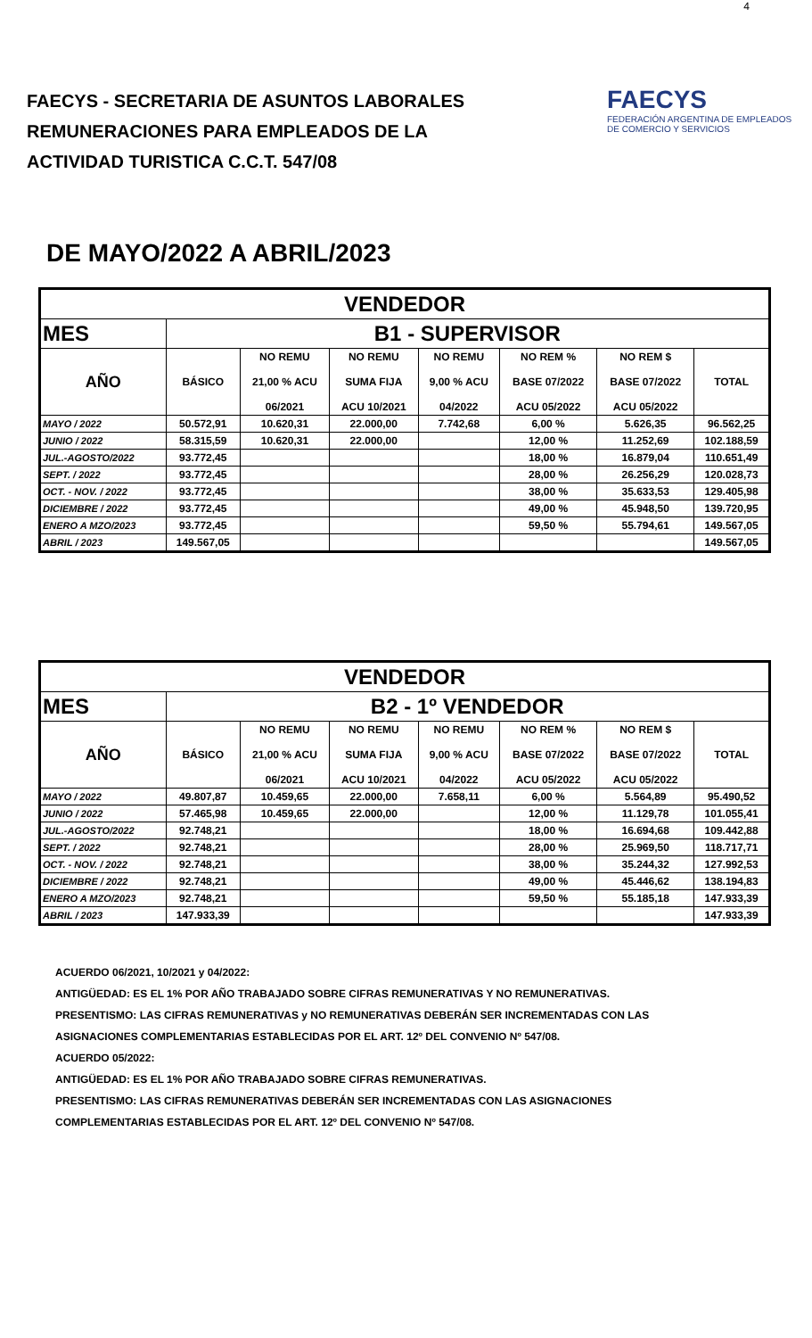4
FAECYS - SECRETARIA DE ASUNTOS LABORALES
REMUNERACIONES PARA EMPLEADOS DE LA
ACTIVIDAD TURISTICA C.C.T. 547/08
FAECYS
FEDERACIÓN ARGENTINA DE EMPLEADOS DE COMERCIO Y SERVICIOS
DE MAYO/2022 A ABRIL/2023
| VENDEDOR | | | | | | | |
| --- | --- | --- | --- | --- | --- | --- | --- |
| MES | B1 - SUPERVISOR | | | | | | |
| AÑO | BÁSICO | NO REMU 21,00 % ACU 06/2021 | NO REMU SUMA FIJA ACU 10/2021 | NO REMU 9,00 % ACU 04/2022 | NO REM % BASE 07/2022 ACU 05/2022 | NO REM $ BASE 07/2022 ACU 05/2022 | TOTAL |
| MAYO / 2022 | 50.572,91 | 10.620,31 | 22.000,00 | 7.742,68 | 6,00 % | 5.626,35 | 96.562,25 |
| JUNIO / 2022 | 58.315,59 | 10.620,31 | 22.000,00 | | 12,00 % | 11.252,69 | 102.188,59 |
| JUL.-AGOSTO/2022 | 93.772,45 | | | | 18,00 % | 16.879,04 | 110.651,49 |
| SEPT. / 2022 | 93.772,45 | | | | 28,00 % | 26.256,29 | 120.028,73 |
| OCT. - NOV. / 2022 | 93.772,45 | | | | 38,00 % | 35.633,53 | 129.405,98 |
| DICIEMBRE / 2022 | 93.772,45 | | | | 49,00 % | 45.948,50 | 139.720,95 |
| ENERO A MZO/2023 | 93.772,45 | | | | 59,50 % | 55.794,61 | 149.567,05 |
| ABRIL / 2023 | 149.567,05 | | | | | | 149.567,05 |
| VENDEDOR | | | | | | | |
| --- | --- | --- | --- | --- | --- | --- | --- |
| MES | B2 - 1º VENDEDOR | | | | | | |
| AÑO | BÁSICO | NO REMU 21,00 % ACU 06/2021 | NO REMU SUMA FIJA ACU 10/2021 | NO REMU 9,00 % ACU 04/2022 | NO REM % BASE 07/2022 ACU 05/2022 | NO REM $ BASE 07/2022 ACU 05/2022 | TOTAL |
| MAYO / 2022 | 49.807,87 | 10.459,65 | 22.000,00 | 7.658,11 | 6,00 % | 5.564,89 | 95.490,52 |
| JUNIO / 2022 | 57.465,98 | 10.459,65 | 22.000,00 | | 12,00 % | 11.129,78 | 101.055,41 |
| JUL.-AGOSTO/2022 | 92.748,21 | | | | 18,00 % | 16.694,68 | 109.442,88 |
| SEPT. / 2022 | 92.748,21 | | | | 28,00 % | 25.969,50 | 118.717,71 |
| OCT. - NOV. / 2022 | 92.748,21 | | | | 38,00 % | 35.244,32 | 127.992,53 |
| DICIEMBRE / 2022 | 92.748,21 | | | | 49,00 % | 45.446,62 | 138.194,83 |
| ENERO A MZO/2023 | 92.748,21 | | | | 59,50 % | 55.185,18 | 147.933,39 |
| ABRIL / 2023 | 147.933,39 | | | | | | 147.933,39 |
ACUERDO 06/2021, 10/2021 y 04/2022:
ANTIGÜEDAD: ES EL 1% POR AÑO TRABAJADO SOBRE CIFRAS REMUNERATIVAS Y NO REMUNERATIVAS.
PRESENTISMO: LAS CIFRAS REMUNERATIVAS y NO REMUNERATIVAS DEBERÁN SER INCREMENTADAS CON LAS
ASIGNACIONES COMPLEMENTARIAS ESTABLECIDAS POR EL ART. 12º DEL CONVENIO Nº 547/08.
ACUERDO 05/2022:
ANTIGÜEDAD: ES EL 1% POR AÑO TRABAJADO SOBRE CIFRAS REMUNERATIVAS.
PRESENTISMO: LAS CIFRAS REMUNERATIVAS DEBERÁN SER INCREMENTADAS CON LAS ASIGNACIONES
COMPLEMENTARIAS ESTABLECIDAS POR EL ART. 12º DEL CONVENIO Nº 547/08.